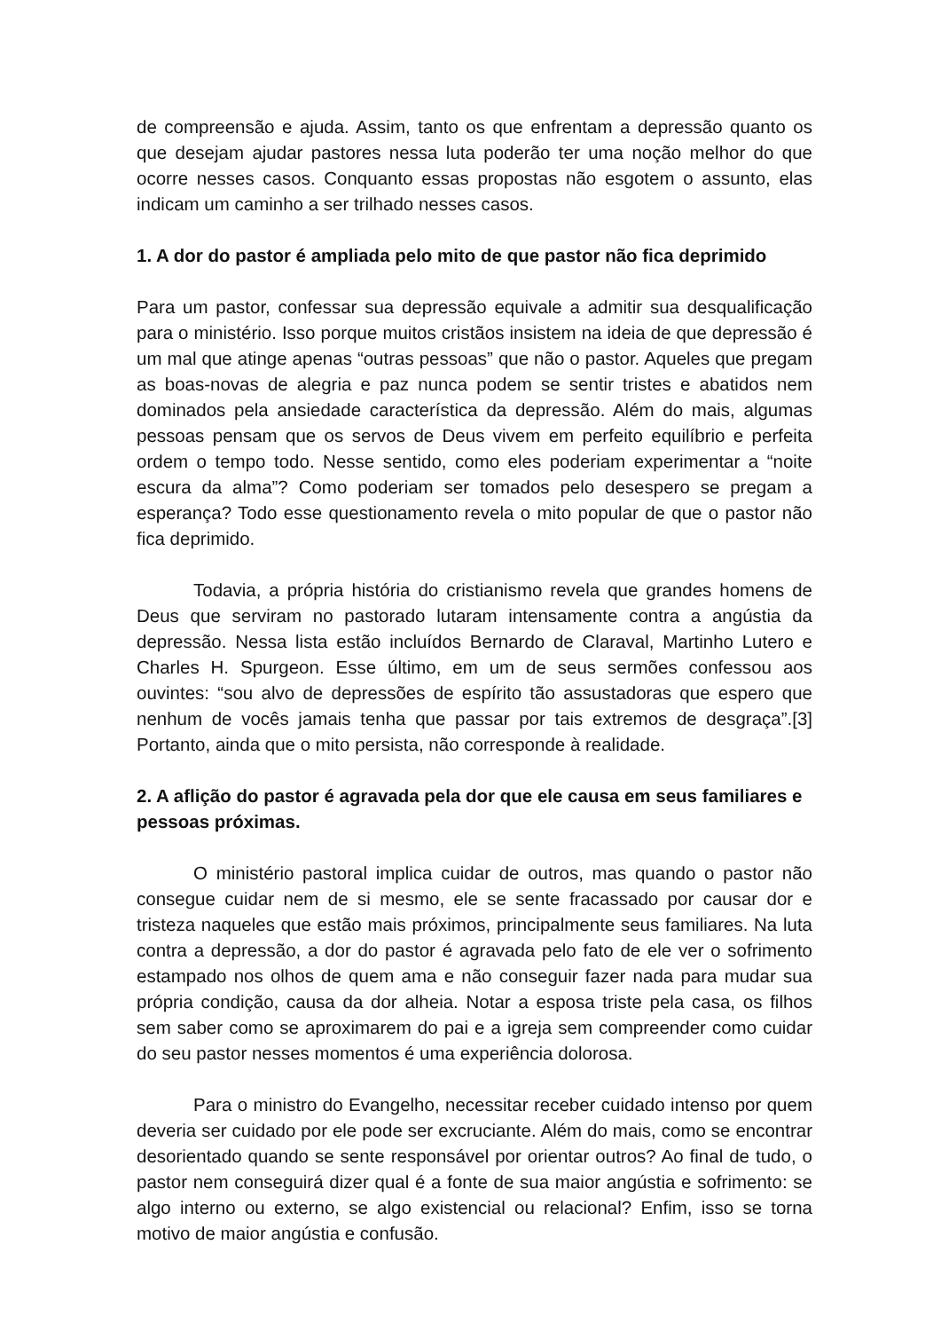de compreensão e ajuda. Assim, tanto os que enfrentam a depressão quanto os que desejam ajudar pastores nessa luta poderão ter uma noção melhor do que ocorre nesses casos. Conquanto essas propostas não esgotem o assunto, elas indicam um caminho a ser trilhado nesses casos.
1. A dor do pastor é ampliada pelo mito de que pastor não fica deprimido
Para um pastor, confessar sua depressão equivale a admitir sua desqualificação para o ministério. Isso porque muitos cristãos insistem na ideia de que depressão é um mal que atinge apenas “outras pessoas” que não o pastor. Aqueles que pregam as boas-novas de alegria e paz nunca podem se sentir tristes e abatidos nem dominados pela ansiedade característica da depressão. Além do mais, algumas pessoas pensam que os servos de Deus vivem em perfeito equilíbrio e perfeita ordem o tempo todo. Nesse sentido, como eles poderiam experimentar a “noite escura da alma”? Como poderiam ser tomados pelo desespero se pregam a esperança? Todo esse questionamento revela o mito popular de que o pastor não fica deprimido.
Todavia, a própria história do cristianismo revela que grandes homens de Deus que serviram no pastorado lutaram intensamente contra a angústia da depressão. Nessa lista estão incluídos Bernardo de Claraval, Martinho Lutero e Charles H. Spurgeon. Esse último, em um de seus sermões confessou aos ouvintes: “sou alvo de depressões de espírito tão assustadoras que espero que nenhum de vocês jamais tenha que passar por tais extremos de desgraça”.[3] Portanto, ainda que o mito persista, não corresponde à realidade.
2. A aflição do pastor é agravada pela dor que ele causa em seus familiares e pessoas próximas.
O ministério pastoral implica cuidar de outros, mas quando o pastor não consegue cuidar nem de si mesmo, ele se sente fracassado por causar dor e tristeza naqueles que estão mais próximos, principalmente seus familiares. Na luta contra a depressão, a dor do pastor é agravada pelo fato de ele ver o sofrimento estampado nos olhos de quem ama e não conseguir fazer nada para mudar sua própria condição, causa da dor alheia. Notar a esposa triste pela casa, os filhos sem saber como se aproximarem do pai e a igreja sem compreender como cuidar do seu pastor nesses momentos é uma experiência dolorosa.
Para o ministro do Evangelho, necessitar receber cuidado intenso por quem deveria ser cuidado por ele pode ser excruciante. Além do mais, como se encontrar desorientado quando se sente responsável por orientar outros? Ao final de tudo, o pastor nem conseguirá dizer qual é a fonte de sua maior angústia e sofrimento: se algo interno ou externo, se algo existencial ou relacional? Enfim, isso se torna motivo de maior angústia e confusão.